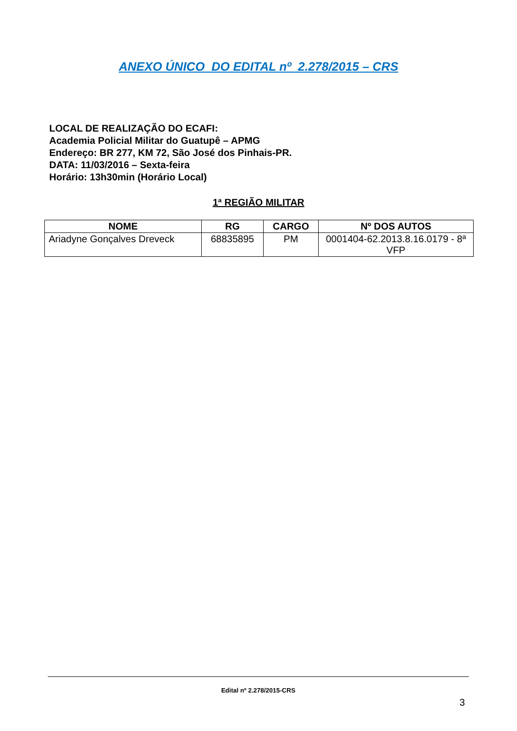ANEXO ÚNICO DO EDITAL nº 2.278/2015 – CRS
LOCAL DE REALIZAÇÃO DO ECAFI:
Academia Policial Militar do Guatupê – APMG
Endereço: BR 277, KM 72, São José dos Pinhais-PR.
DATA: 11/03/2016 – Sexta-feira
Horário: 13h30min (Horário Local)
1ª REGIÃO MILITAR
| NOME | RG | CARGO | Nº DOS AUTOS |
| --- | --- | --- | --- |
| Ariadyne Gonçalves Dreveck | 68835895 | PM | 0001404-62.2013.8.16.0179 - 8ª VFP |
Edital nº 2.278/2015-CRS
3